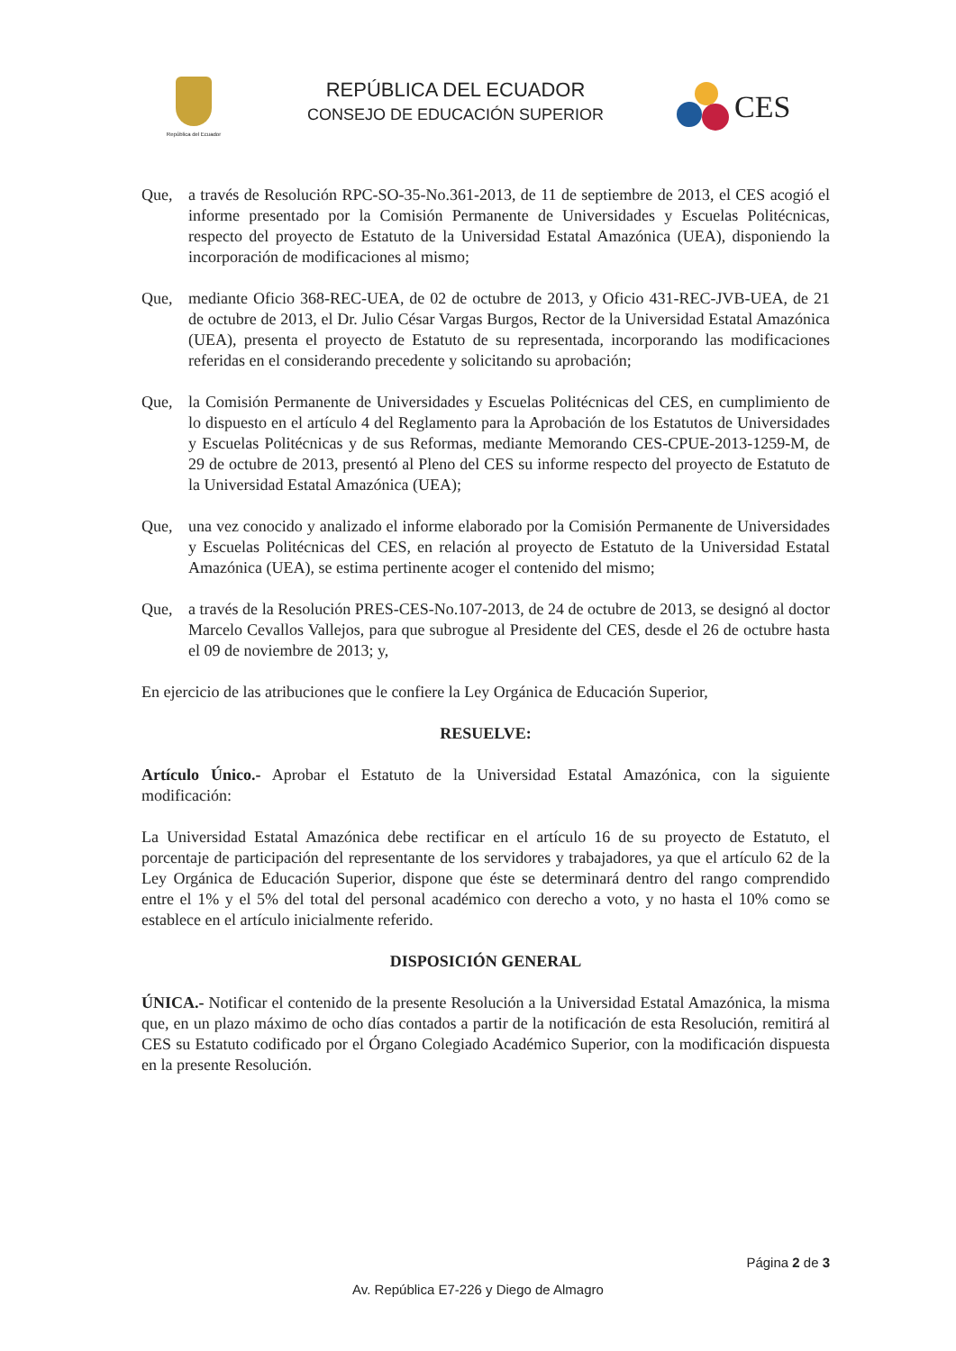República del Ecuador
REPÚBLICA DEL ECUADOR
CONSEJO DE EDUCACIÓN SUPERIOR
CES
Que, a través de Resolución RPC-SO-35-No.361-2013, de 11 de septiembre de 2013, el CES acogió el informe presentado por la Comisión Permanente de Universidades y Escuelas Politécnicas, respecto del proyecto de Estatuto de la Universidad Estatal Amazónica (UEA), disponiendo la incorporación de modificaciones al mismo;
Que, mediante Oficio 368-REC-UEA, de 02 de octubre de 2013, y Oficio 431-REC-JVB-UEA, de 21 de octubre de 2013, el Dr. Julio César Vargas Burgos, Rector de la Universidad Estatal Amazónica (UEA), presenta el proyecto de Estatuto de su representada, incorporando las modificaciones referidas en el considerando precedente y solicitando su aprobación;
Que, la Comisión Permanente de Universidades y Escuelas Politécnicas del CES, en cumplimiento de lo dispuesto en el artículo 4 del Reglamento para la Aprobación de los Estatutos de Universidades y Escuelas Politécnicas y de sus Reformas, mediante Memorando CES-CPUE-2013-1259-M, de 29 de octubre de 2013, presentó al Pleno del CES su informe respecto del proyecto de Estatuto de la Universidad Estatal Amazónica (UEA);
Que, una vez conocido y analizado el informe elaborado por la Comisión Permanente de Universidades y Escuelas Politécnicas del CES, en relación al proyecto de Estatuto de la Universidad Estatal Amazónica (UEA), se estima pertinente acoger el contenido del mismo;
Que, a través de la Resolución PRES-CES-No.107-2013, de 24 de octubre de 2013, se designó al doctor Marcelo Cevallos Vallejos, para que subrogue al Presidente del CES, desde el 26 de octubre hasta el 09 de noviembre de 2013; y,
En ejercicio de las atribuciones que le confiere la Ley Orgánica de Educación Superior,
RESUELVE:
Artículo Único.- Aprobar el Estatuto de la Universidad Estatal Amazónica, con la siguiente modificación:
La Universidad Estatal Amazónica debe rectificar en el artículo 16 de su proyecto de Estatuto, el porcentaje de participación del representante de los servidores y trabajadores, ya que el artículo 62 de la Ley Orgánica de Educación Superior, dispone que éste se determinará dentro del rango comprendido entre el 1% y el 5% del total del personal académico con derecho a voto, y no hasta el 10% como se establece en el artículo inicialmente referido.
DISPOSICIÓN GENERAL
ÚNICA.- Notificar el contenido de la presente Resolución a la Universidad Estatal Amazónica, la misma que, en un plazo máximo de ocho días contados a partir de la notificación de esta Resolución, remitirá al CES su Estatuto codificado por el Órgano Colegiado Académico Superior, con la modificación dispuesta en la presente Resolución.
Página 2 de 3
Av. República E7-226 y Diego de Almagro